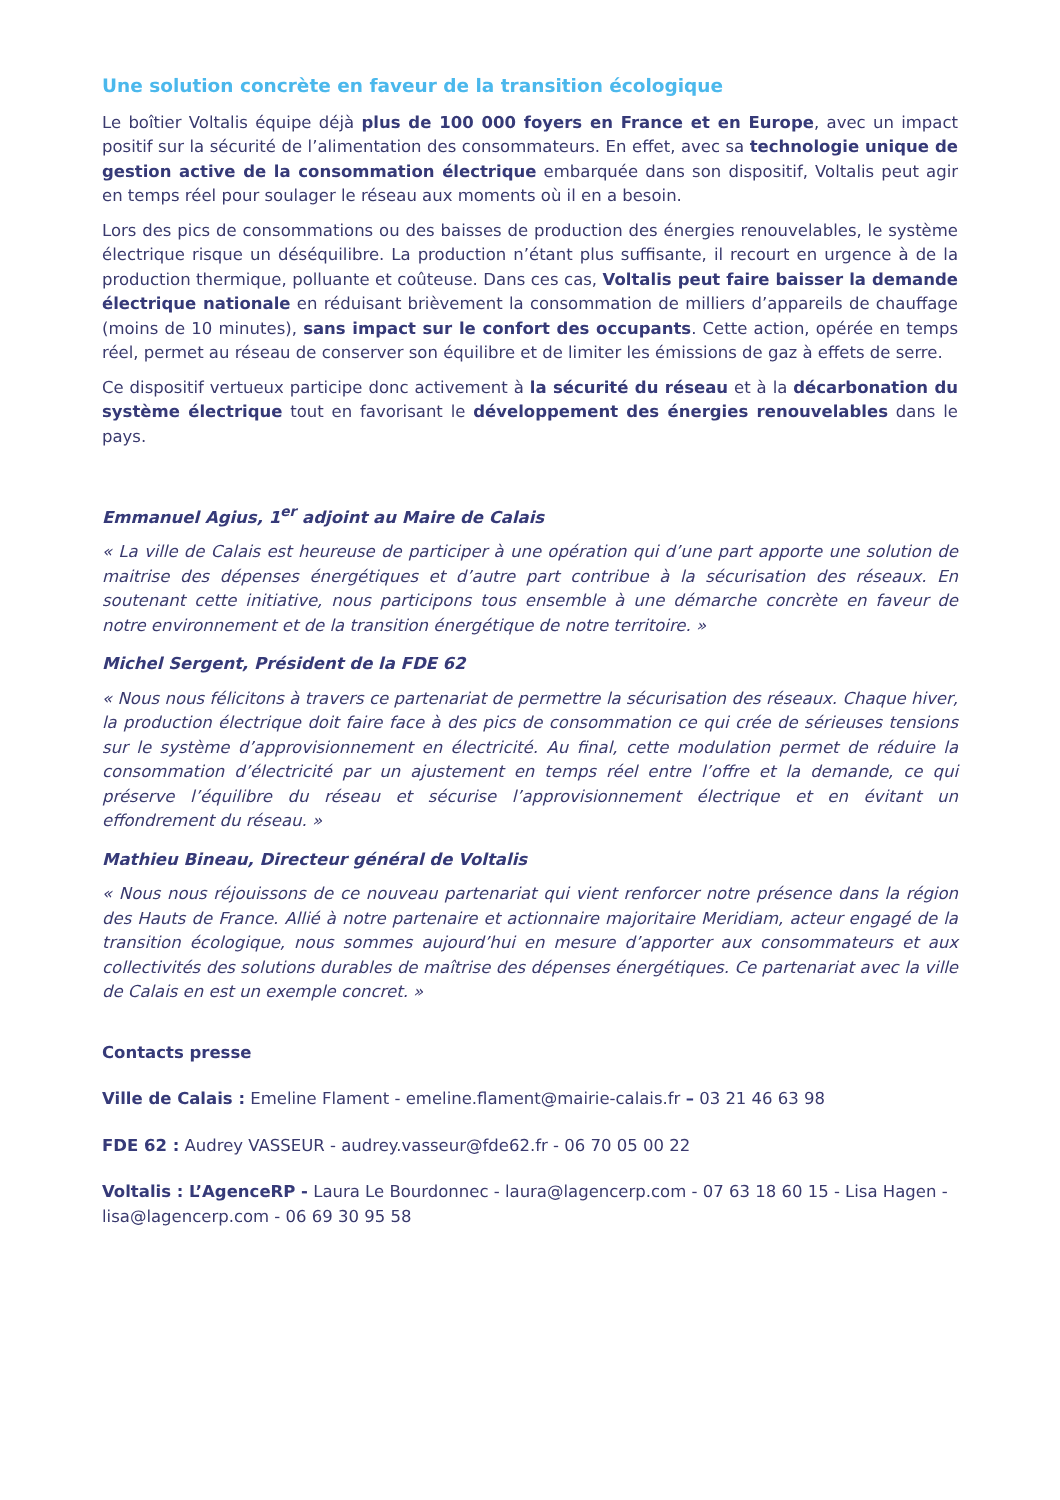Une solution concrète en faveur de la transition écologique
Le boîtier Voltalis équipe déjà plus de 100 000 foyers en France et en Europe, avec un impact positif sur la sécurité de l’alimentation des consommateurs. En effet, avec sa technologie unique de gestion active de la consommation électrique embarquée dans son dispositif, Voltalis peut agir en temps réel pour soulager le réseau aux moments où il en a besoin.
Lors des pics de consommations ou des baisses de production des énergies renouvelables, le système électrique risque un déséquilibre. La production n’étant plus suffisante, il recourt en urgence à de la production thermique, polluante et coûteuse. Dans ces cas, Voltalis peut faire baisser la demande électrique nationale en réduisant brièvement la consommation de milliers d’appareils de chauffage (moins de 10 minutes), sans impact sur le confort des occupants. Cette action, opérée en temps réel, permet au réseau de conserver son équilibre et de limiter les émissions de gaz à effets de serre.
Ce dispositif vertueux participe donc activement à la sécurité du réseau et à la décarbonation du système électrique tout en favorisant le développement des énergies renouvelables dans le pays.
Emmanuel Agius, 1<sup>er</sup> adjoint au Maire de Calais
« La ville de Calais est heureuse de participer à une opération qui d’une part apporte une solution de maitrise des dépenses énergétiques et d’autre part contribue à la sécurisation des réseaux. En soutenant cette initiative, nous participons tous ensemble à une démarche concrète en faveur de notre environnement et de la transition énergétique de notre territoire. »
Michel Sergent, Président de la FDE 62
« Nous nous félicitons à travers ce partenariat de permettre la sécurisation des réseaux. Chaque hiver, la production électrique doit faire face à des pics de consommation ce qui crée de sérieuses tensions sur le système d’approvisionnement en électricité. Au final, cette modulation permet de réduire la consommation d’électricité par un ajustement en temps réel entre l’offre et la demande, ce qui préserve l’équilibre du réseau et sécurise l’approvisionnement électrique et en évitant un effondrement du réseau. »
Mathieu Bineau, Directeur général de Voltalis
« Nous nous réjouissons de ce nouveau partenariat qui vient renforcer notre présence dans la région des Hauts de France. Allié à notre partenaire et actionnaire majoritaire Meridiam, acteur engagé de la transition écologique, nous sommes aujourd’hui en mesure d’apporter aux consommateurs et aux collectivités des solutions durables de maîtrise des dépenses énergétiques. Ce partenariat avec la ville de Calais en est un exemple concret. »
Contacts presse
Ville de Calais : Emeline Flament - emeline.flament@mairie-calais.fr – 03 21 46 63 98
FDE 62 : Audrey VASSEUR - audrey.vasseur@fde62.fr - 06 70 05 00 22
Voltalis : L’AgenceRP - Laura Le Bourdonnec - laura@lagencerp.com - 07 63 18 60 15 - Lisa Hagen - lisa@lagencerp.com - 06 69 30 95 58